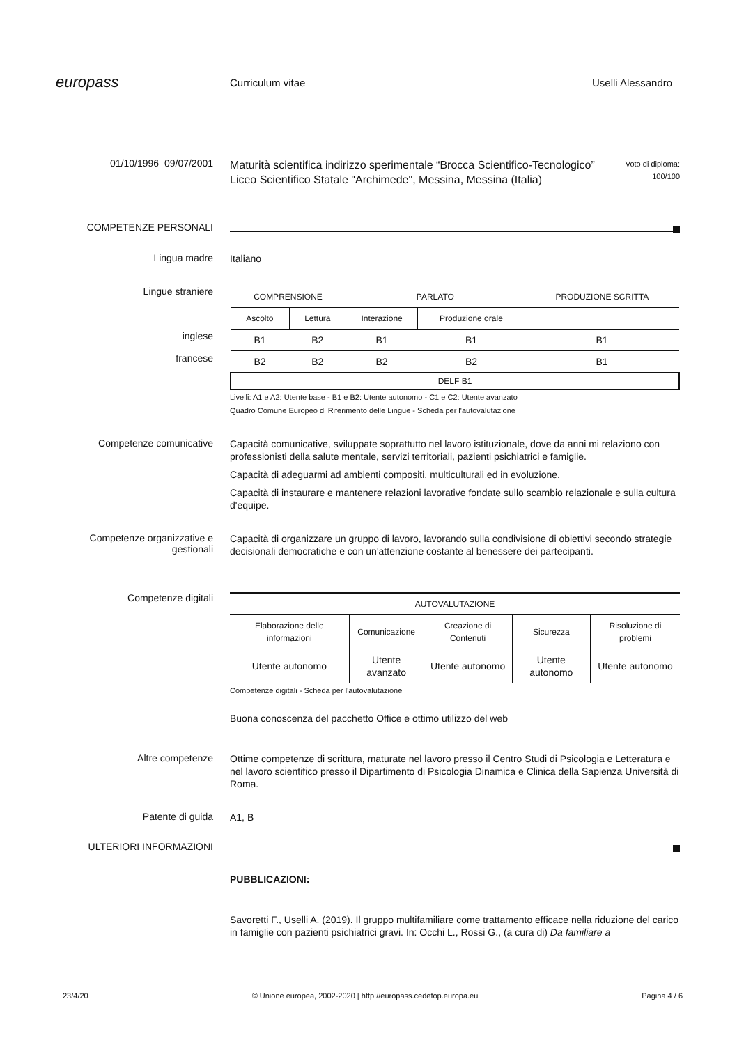europass
Curriculum vitae Uselli Alessandro
01/10/1996–09/07/2001
Maturità scientifica indirizzo sperimentale “Brocca Scientifico-Tecnologico”
Liceo Scientifico Statale "Archimede", Messina, Messina (Italia)
Voto di diploma:
100/100
COMPETENZE PERSONALI
Lingua madre
Italiano
Lingue straniere
inglese
francese
| COMPRENSIONE | | PARLATO | | PRODUZIONE SCRITTA |
| Ascolto | Lettura | Interazione | Produzione orale | |
| B1 | B2 | B1 | B1 | B1 |
| B2 | B2 | B2 | B2 | B1 |
| DELF B1 | | | | |
Livelli: A1 e A2: Utente base - B1 e B2: Utente autonomo - C1 e C2: Utente avanzato
Quadro Comune Europeo di Riferimento delle Lingue - Scheda per l'autovalutazione
Competenze comunicative
Capacità comunicative, sviluppate soprattutto nel lavoro istituzionale, dove da anni mi relaziono con professionisti della salute mentale, servizi territoriali, pazienti psichiatrici e famiglie.
Capacità di adeguarmi ad ambienti compositi, multiculturali ed in evoluzione.
Capacità di instaurare e mantenere relazioni lavorative fondate sullo scambio relazionale e sulla cultura d'equipe.
Competenze organizzative e gestionali
Capacità di organizzare un gruppo di lavoro, lavorando sulla condivisione di obiettivi secondo strategie decisionali democratiche e con un'attenzione costante al benessere dei partecipanti.
Competenze digitali
| AUTOVALUTAZIONE | | | | |
| Elaborazione delle informazioni | Comunicazione | Creazione di Contenuti | Sicurezza | Risoluzione di problemi |
| Utente autonomo | Utente avanzato | Utente autonomo | Utente autonomo | Utente autonomo |
Competenze digitali - Scheda per l'autovalutazione
Buona conoscenza del pacchetto Office e ottimo utilizzo del web
Altre competenze
Ottime competenze di scrittura, maturate nel lavoro presso il Centro Studi di Psicologia e Letteratura e nel lavoro scientifico presso il Dipartimento di Psicologia Dinamica e Clinica della Sapienza Università di Roma.
Patente di guida
A1, B
ULTERIORI INFORMAZIONI
PUBBLICAZIONI:
Savoretti F., Uselli A. (2019). Il gruppo multifamiliare come trattamento efficace nella riduzione del carico in famiglie con pazienti psichiatrici gravi. In: Occhi L., Rossi G., (a cura di) Da familiare a
23/4/20 © Unione europea, 2002-2020 | http://europass.cedefop.europa.eu Pagina 4 / 6